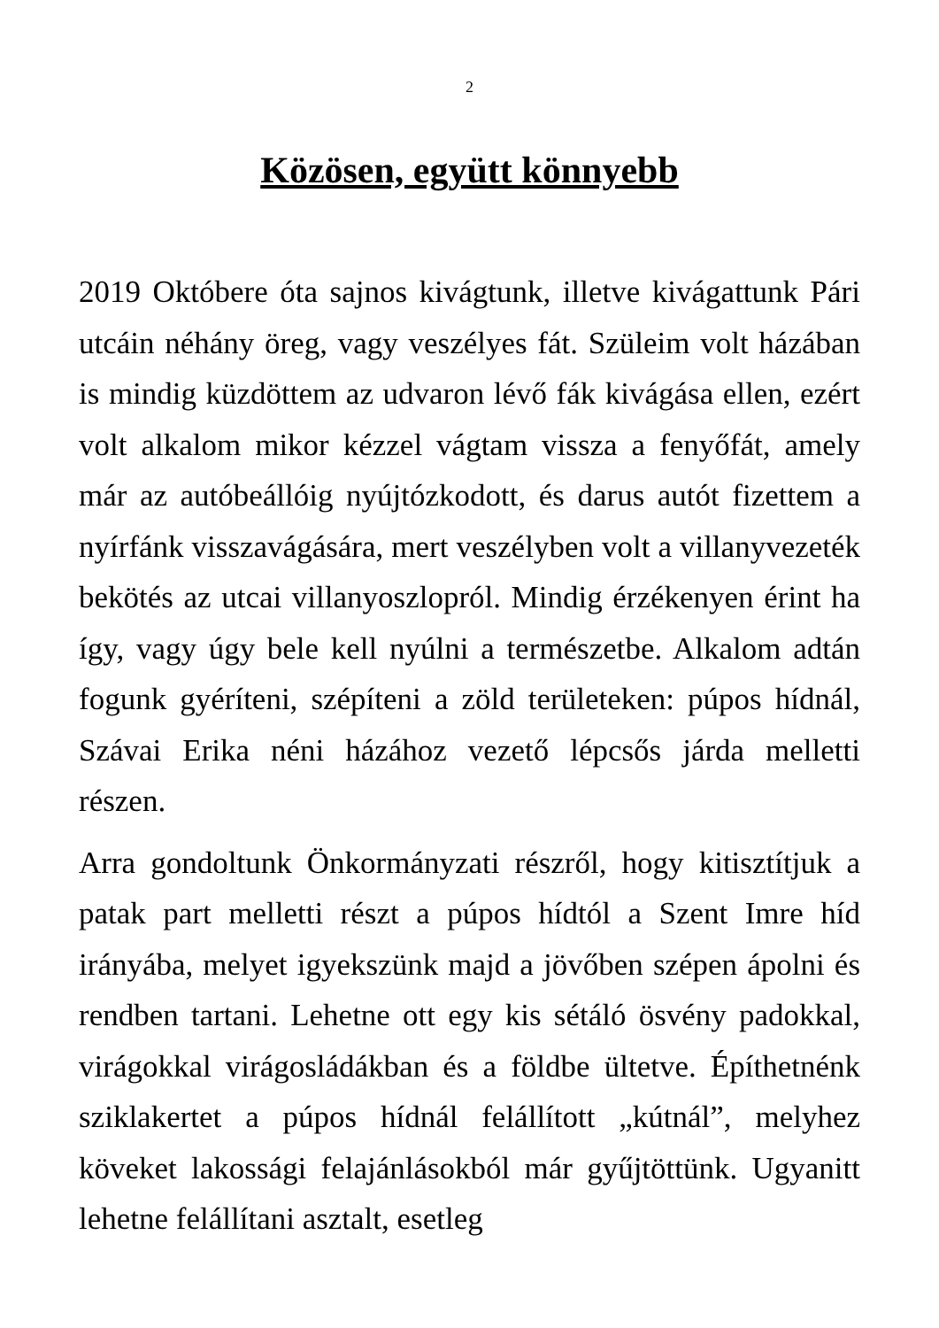2
Közösen, együtt könnyebb
2019 Októbere óta sajnos kivágtunk, illetve kivágattunk Pári utcáin néhány öreg, vagy veszélyes fát. Szüleim volt házában is mindig küzdöttem az udvaron lévő fák kivágása ellen, ezért volt alkalom mikor kézzel vágtam vissza a fenyőfát, amely már az autóbeállóig nyújtózkodott, és darus autót fizettem a nyírfánk visszavágására, mert veszélyben volt a villanyvezeték bekötés az utcai villanyoszlopról. Mindig érzékenyen érint ha így, vagy úgy bele kell nyúlni a természetbe. Alkalom adtán fogunk gyéríteni, szépíteni a zöld területeken: púpos hídnál, Szávai Erika néni házához vezető lépcsős járda melletti részen.
Arra gondoltunk Önkormányzati részről, hogy kitisztítjuk a patak part melletti részt a púpos hídtól a Szent Imre híd irányába, melyet igyekszünk majd a jövőben szépen ápolni és rendben tartani. Lehetne ott egy kis sétáló ösvény padokkal, virágokkal virágosládákban és a földbe ültetve. Építhetnénk sziklakertet a púpos hídnál felállított „kútnál”, melyhez köveket lakossági felajánlásokból már gyűjtöttünk. Ugyanitt lehetne felállítani asztalt, esetleg